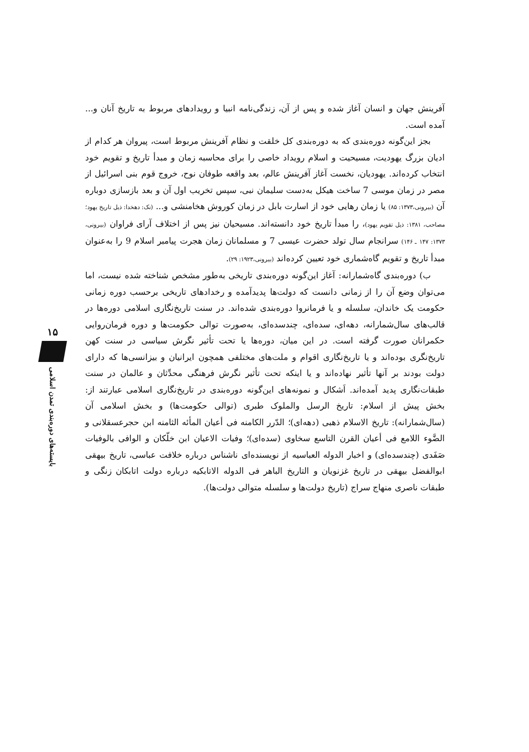آفرینش جهان و انسان آغاز شده و پس از آن، زندگی‌نامه انبیا و رویدادهای مربوط به تاریخ آنان و... آمده است.
بجز این‌گونه دوره‌بندی که به دوره‌بندی کل خلقت و نظام آفرینش مربوط است، پیروان هر کدام از ادیان بزرگ یهودیت، مسیحیت و اسلام رویداد خاصی را برای محاسبه زمان و مبدأ تاریخ و تقویم خود انتخاب کرده‌اند. یهودیان، نخست آغاز آفرینش عالم، بعد واقعه طوفان نوح، خروج قوم بنی اسرائیل از مصر در زمان موسی 7 ساخت هیکل به‌دست سلیمان نبی، سپس تخریب اول آن و بعد بازسازی دوباره آن (بیرونی،۱۳۷۳: ۸۵) یا زمان رهایی خود از اسارت بابل در زمان کوروش هخامنشی و... (نک: دهخدا: ذیل تاریخ یهود؛ مصاحب، ۱۳۸۱: ذیل تقویم یهود)، را مبدأ تاریخ خود دانسته‌اند. مسیحیان نیز پس از اختلاف آرای فراوان (بیرونی، ۱۳۷۳: ۱۴۷ ـ ۱۴۶) سرانجام سال تولد حضرت عیسی 7 و مسلمانان زمان هجرت پیامبر اسلام 9 را به‌عنوان مبدأ تاریخ و تقویم گاه‌شماری خود تعیین کرده‌اند (بیرونی،۱۹۲۳: ۲۹).
ب) دوره‌بندی گاه‌شمارانه: آغاز این‌گونه دوره‌بندی تاریخی به‌طور مشخص شناخته شده نیست، اما می‌توان وضع آن را از زمانی دانست که دولت‌ها پدیدآمده و رخدادهای تاریخی برحسب دوره زمانی حکومت یک خاندان، سلسله و یا فرمانروا دوره‌بندی شده‌اند. در سنت تاریخ‌نگاری اسلامی دوره‌ها در قالب‌های سال‌شمارانه، دهه‌ای، سده‌ای، چندسده‌ای، به‌صورت توالی حکومت‌ها و دوره فرمان‌روایی حکمرانان صورت گرفته است. در این میان، دوره‌ها یا تحت تأثیر نگرش سیاسی در سنت کهن تاریخ‌نگری بوده‌اند و یا تاریخ‌نگاری اقوام و ملت‌های مختلفی همچون ایرانیان و بیزانسی‌ها که دارای دولت بودند بر آنها تأثیر نهاده‌اند و یا اینکه تحت تأثیر نگرش فرهنگی محدِّثان و عالمان در سنت طبقات‌نگاری پدید آمده‌اند. اَشکال و نمونه‌های این‌گونه دوره‌بندی در تاریخ‌نگاری اسلامی عبارتند از: بخش پیش از اسلام: تاریخ الرسل والملوک طبری (توالی حکومت‌ها) و بخش اسلامی آن (سال‌شمارانه): تاریخ الاسلام ذهبی (دهه‌ای)؛ الدّرر الکامنه فی أعیان المأئه الثامنه ابن حجرعسقلانی و الضَّوء اللامع فی أعیان القرن التاسع سخاوی (سده‌ای)؛ وفیات الاعیان ابن خلّکان و الوافی بالوفیات صَفَدی (چندسده‌ای) و اخبار الدوله العباسیه از نویسنده‌ای ناشناس درباره خلافت عباسی، تاریخ بیهقی ابوالفضل بیهقی در تاریخ غزنویان و التاریخ الباهر فی الدوله الاتابکیه درباره دولت اتابکان زنگی و طبقات ناصری منهاج سراج (تاریخ دولت‌ها و سلسله متوالی دولت‌ها).
۱۵
بایسته‌های دوره‌بندی تمدن اسلامی